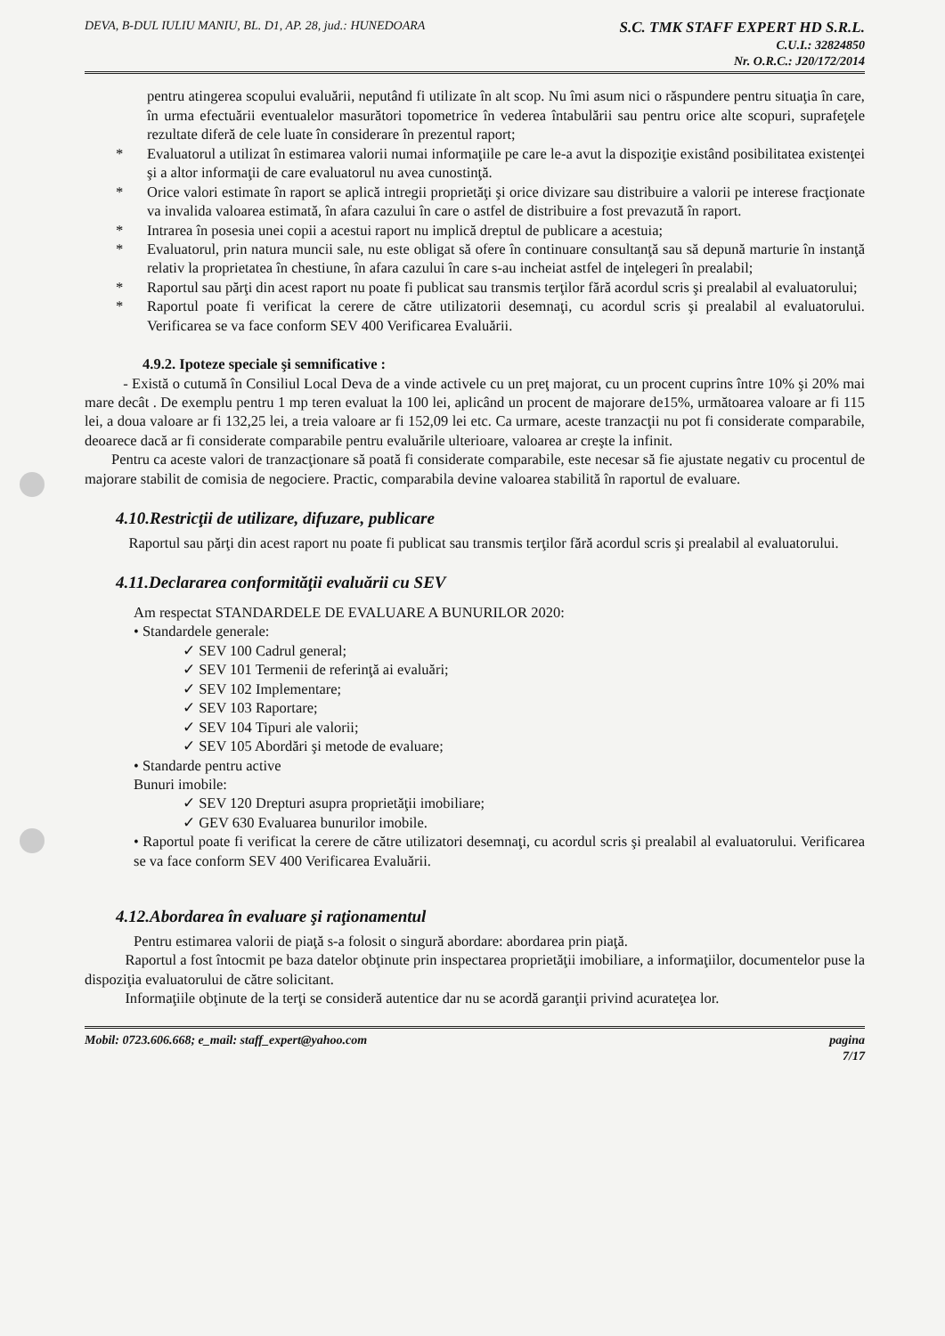DEVA, B-DUL IULIU MANIU, BL. D1, AP. 28, jud.: HUNEDOARA
S.C. TMK STAFF EXPERT HD S.R.L.
C.U.I.: 32824850
Nr. O.R.C.: J20/172/2014
pentru atingerea scopului evaluării, neputând fi utilizate în alt scop. Nu îmi asum nici o răspundere pentru situaţia în care, în urma efectuării eventualelor masurători topometrice în vederea întabulării sau pentru orice alte scopuri, suprafeţele rezultate diferă de cele luate în considerare în prezentul raport;
* Evaluatorul a utilizat în estimarea valorii numai informaţiile pe care le-a avut la dispoziţie existând posibilitatea existenţei şi a altor informaţii de care evaluatorul nu avea cunostinţă.
* Orice valori estimate în raport se aplică intregii proprietăţi şi orice divizare sau distribuire a valorii pe interese fracţionate va invalida valoarea estimată, în afara cazului în care o astfel de distribuire a fost prevazută în raport.
* Intrarea în posesia unei copii a acestui raport nu implică dreptul de publicare a acestuia;
* Evaluatorul, prin natura muncii sale, nu este obligat să ofere în continuare consultanţă sau să depună marturie în instanţă relativ la proprietatea în chestiune, în afara cazului în care s-au incheiat astfel de inţelegeri în prealabil;
* Raportul sau părţi din acest raport nu poate fi publicat sau transmis terţilor fără acordul scris şi prealabil al evaluatorului;
* Raportul poate fi verificat la cerere de către utilizatorii desemnaţi, cu acordul scris şi prealabil al evaluatorului. Verificarea se va face conform SEV 400 Verificarea Evaluării.
4.9.2. Ipoteze speciale şi semnificative :
- Există o cutumă în Consiliul Local Deva de a vinde activele cu un preţ majorat, cu un procent cuprins între 10% şi 20% mai mare decât . De exemplu pentru 1 mp teren evaluat la 100 lei, aplicând un procent de majorare de15%, următoarea valoare ar fi 115 lei, a doua valoare ar fi 132,25 lei, a treia valoare ar fi 152,09 lei etc. Ca urmare, aceste tranzacţii nu pot fi considerate comparabile, deoarece dacă ar fi considerate comparabile pentru evaluările ulterioare, valoarea ar creşte la infinit.
Pentru ca aceste valori de tranzacţionare să poată fi considerate comparabile, este necesar să fie ajustate negativ cu procentul de majorare stabilit de comisia de negociere. Practic, comparabila devine valoarea stabilită în raportul de evaluare.
4.10.Restricţii de utilizare, difuzare, publicare
Raportul sau părţi din acest raport nu poate fi publicat sau transmis terţilor fără acordul scris şi prealabil al evaluatorului.
4.11.Declararea conformităţii evaluării cu SEV
Am respectat STANDARDELE DE EVALUARE A BUNURILOR 2020:
• Standardele generale:
✓ SEV 100 Cadrul general;
✓ SEV 101 Termenii de referinţă ai evaluări;
✓ SEV 102 Implementare;
✓ SEV 103 Raportare;
✓ SEV 104 Tipuri ale valorii;
✓ SEV 105 Abordări şi metode de evaluare;
• Standarde pentru active
Bunuri imobile:
✓ SEV 120 Drepturi asupra proprietăţii imobiliare;
✓ GEV 630 Evaluarea bunurilor imobile.
• Raportul poate fi verificat la cerere de către utilizatori desemnaţi, cu acordul scris şi prealabil al evaluatorului. Verificarea se va face conform SEV 400 Verificarea Evaluării.
4.12.Abordarea în evaluare şi raţionamentul
Pentru estimarea valorii de piaţă s-a folosit o singură abordare: abordarea prin piaţă.
Raportul a fost întocmit pe baza datelor obţinute prin inspectarea proprietăţii imobiliare, a informaţiilor, documentelor puse la dispoziţia evaluatorului de către solicitant.
Informaţiile obţinute de la terţi se consideră autentice dar nu se acordă garanţii privind acurateţea lor.
Mobil: 0723.606.668; e_mail: staff_expert@yahoo.com
pagina
7/17